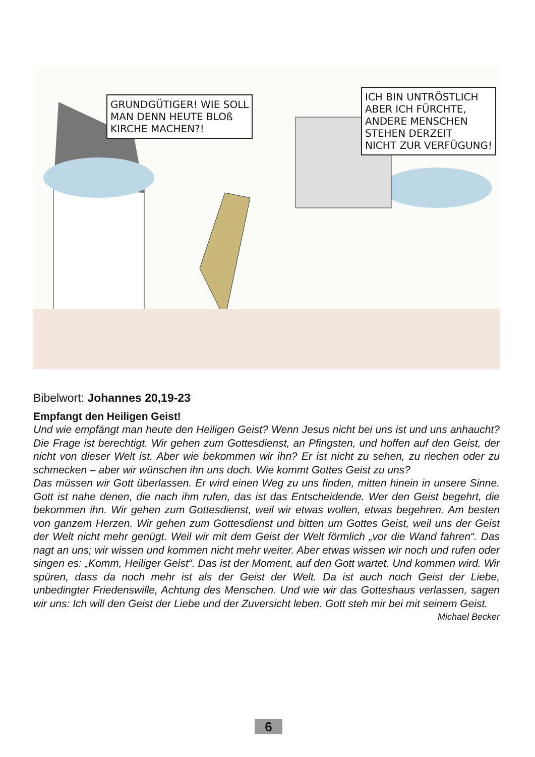GRUNDGÜTIGER! WIE SOLL
MAN DENN HEUTE BLOß
KIRCHE MACHEN?!
ICH BIN UNTRÖSTLICH
ABER ICH FÜRCHTE,
ANDERE MENSCHEN
STEHEN DERZEIT
NICHT ZUR VERFÜGUNG!
Bibelwort: Johannes 20,19-23
Empfangt den Heiligen Geist!
Und wie empfängt man heute den Heiligen Geist? Wenn Jesus nicht bei uns ist und uns anhaucht? Die Frage ist berechtigt. Wir gehen zum Gottesdienst, an Pfingsten, und hoffen auf den Geist, der nicht von dieser Welt ist. Aber wie bekommen wir ihn? Er ist nicht zu sehen, zu riechen oder zu schmecken – aber wir wünschen ihn uns doch. Wie kommt Gottes Geist zu uns?
Das müssen wir Gott überlassen. Er wird einen Weg zu uns finden, mitten hinein in unsere Sinne. Gott ist nahe denen, die nach ihm rufen, das ist das Entscheidende. Wer den Geist begehrt, die bekommen ihn. Wir gehen zum Gottesdienst, weil wir etwas wollen, etwas begehren. Am besten von ganzem Herzen. Wir gehen zum Gottesdienst und bitten um Gottes Geist, weil uns der Geist der Welt nicht mehr genügt. Weil wir mit dem Geist der Welt förmlich „vor die Wand fahren“. Das nagt an uns; wir wissen und kommen nicht mehr weiter. Aber etwas wissen wir noch und rufen oder singen es: „Komm, Heiliger Geist“. Das ist der Moment, auf den Gott wartet. Und kommen wird. Wir spüren, dass da noch mehr ist als der Geist der Welt. Da ist auch noch Geist der Liebe, unbedingter Friedenswille, Achtung des Menschen. Und wie wir das Gotteshaus verlassen, sagen wir uns: Ich will den Geist der Liebe und der Zuversicht leben. Gott steh mir bei mit seinem Geist.
Michael Becker
6